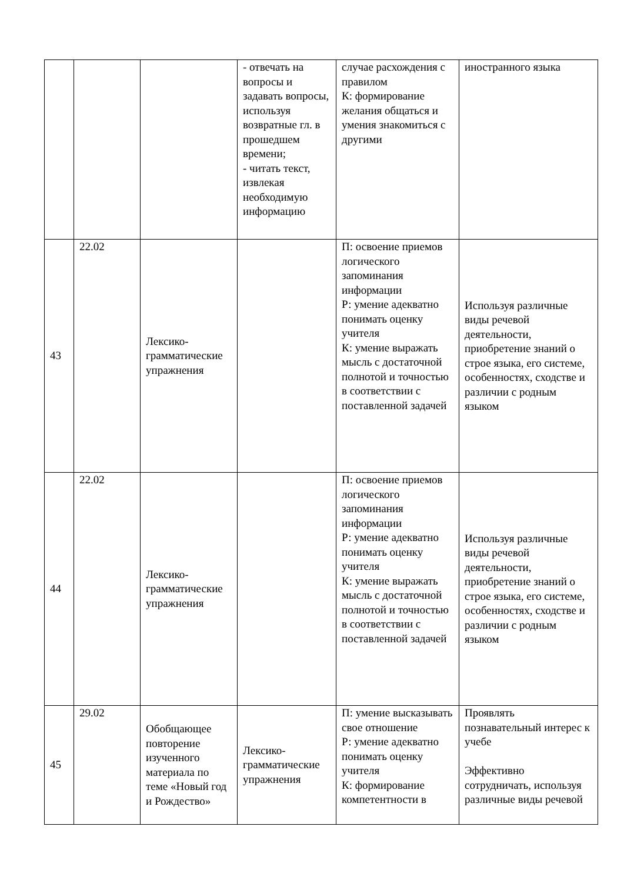| | | | - отвечать на вопросы и задавать вопросы, используя возвратные гл. в прошедшем времени; - читать текст, извлекая необходимую информацию | случае расхождения с правилом К: формирование желания общаться и умения знакомиться с другими | иностранного языка |
| 43 | 22.02 | Лексико-грамматические упражнения | | П: освоение приемов логического запоминания информации Р: умение адекватно понимать оценку учителя К: умение выражать мысль с достаточной полнотой и точностью в соответствии с поставленной задачей | Используя различные виды речевой деятельности, приобретение знаний о строе языка, его системе, особенностях, сходстве и различии с родным языком |
| 44 | 22.02 | Лексико-грамматические упражнения | | П: освоение приемов логического запоминания информации Р: умение адекватно понимать оценку учителя К: умение выражать мысль с достаточной полнотой и точностью в соответствии с поставленной задачей | Используя различные виды речевой деятельности, приобретение знаний о строе языка, его системе, особенностях, сходстве и различии с родным языком |
| 45 | 29.02 | Обобщающее повторение изученного материала по теме «Новый год и Рождество» | Лексико-грамматические упражнения | П: умение высказывать свое отношение Р: умение адекватно понимать оценку учителя К: формирование компетентности в | Проявлять познавательный интерес к учебе Эффективно сотрудничать, используя различные виды речевой |